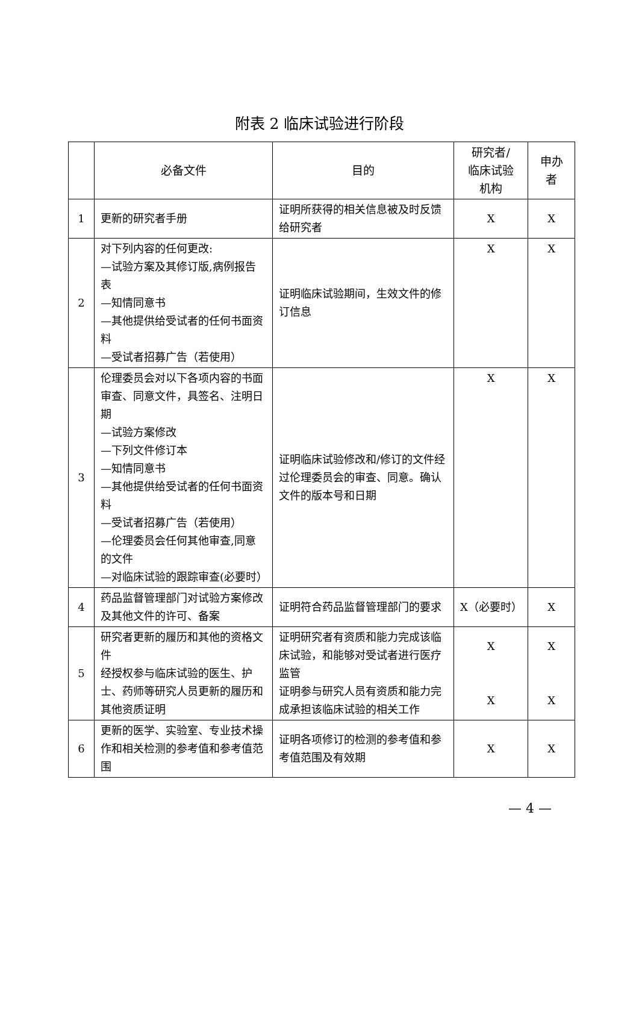附表 2 临床试验进行阶段
| | 必备文件 | 目的 | 研究者/ 临床试验 机构 | 申办者 |
| --- | --- | --- | --- | --- |
| 1 | 更新的研究者手册 | 证明所获得的相关信息被及时反馈给研究者 | X | X |
| 2 | 对下列内容的任何更改: —试验方案及其修订版,病例报告表 —知情同意书 —其他提供给受试者的任何书面资料 —受试者招募广告（若使用） | 证明临床试验期间，生效文件的修订信息 | X | X |
| 3 | 伦理委员会对以下各项内容的书面审查、同意文件，具签名、注明日期 —试验方案修改 —下列文件修订本 —知情同意书 —其他提供给受试者的任何书面资料 —受试者招募广告（若使用） —伦理委员会任何其他审查,同意的文件 —对临床试验的跟踪审查(必要时） | 证明临床试验修改和/修订的文件经过伦理委员会的审查、同意。确认文件的版本号和日期 | X | X |
| 4 | 药品监督管理部门对试验方案修改及其他文件的许可、备案 | 证明符合药品监督管理部门的要求 | X（必要时） | X |
| 5 | 研究者更新的履历和其他的资格文件 经授权参与临床试验的医生、护士、药师等研究人员更新的履历和其他资质证明 | 证明研究者有资质和能力完成该临床试验，和能够对受试者进行医疗监管 证明参与研究人员有资质和能力完成承担该临床试验的相关工作 | X X | X X |
| 6 | 更新的医学、实验室、专业技术操作和相关检测的参考值和参考值范围 | 证明各项修订的检测的参考值和参考值范围及有效期 | X | X |
— 4 —